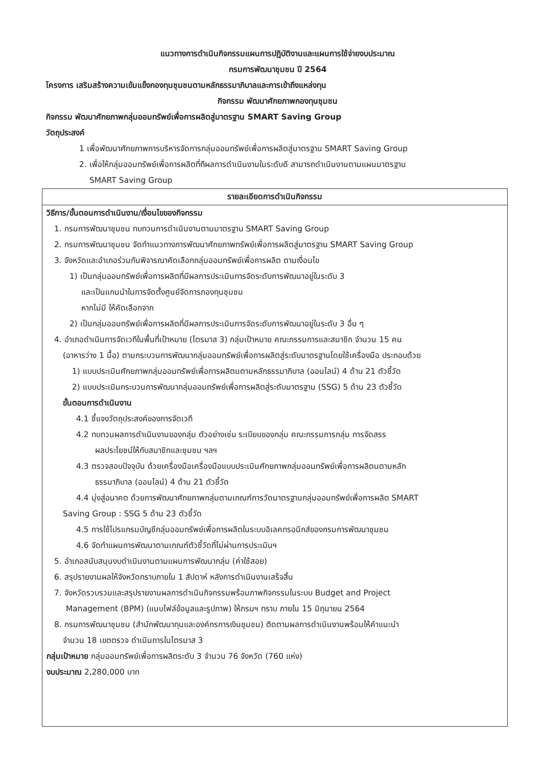แนวทางการดำเนินกิจกรรมแผนการปฏิบัติงานและแผนการใช้จ่ายงบประมาณ
กรมการพัฒนาชุมชน ปี 2564
โครงการ เสริมสร้างความเข้มแข็งกองทุนชุมชนตามหลักธรรมาภิบาลและการเข้าถึงแหล่งทุน
กิจกรรม พัฒนาศักยภาพกองทุนชุมชน
กิจกรรม พัฒนาศักยภาพกลุ่มออมทรัพย์เพื่อการผลิตสู่มาตรฐาน SMART Saving Group
วัตถุประสงค์
1 เพื่อพัฒนาศักยภาพการบริหารจัดการกลุ่มออมทรัพย์เพื่อการผลิตสู่มาตรฐาน SMART Saving Group
2. เพื่อให้กลุ่มออมทรัพย์เพื่อการผลิตที่ทีผลการดำเนินงานในระดับดี สามารถดำเนินงานตามแผนมาตรฐาน
SMART Saving Group
| รายละเอียดการดำเนินกิจกรรม |
| --- |
| วิธีการ/ขั้นตอนการดำเนินงาน/เงื่อนไขของกิจกรรม 1. กรมการพัฒนาชุมชน ทบทวนการดำเนินงานตามมาตรฐาน SMART Saving Group 2. กรมการพัฒนาชุมชน จัดทำแนวทางการพัฒนาศักยภาพทรัพย์เพื่อการผลิตสู่มาตรฐาน SMART Saving Group 3. จังหวัดและอำเภอร่วมกันพิจารณาคัดเลือกกลุ่มออมทรัพย์เพื่อการผลิต ตามเงื่อนไข 1) เป็นกลุ่มออมทรัพย์เพื่อการผลิตที่มีผลการประเมินการจัดระดับการพัฒนาอยู่ในระดับ 3 และเป็นแกนนำในการจัดตั้งศูนย์จัดการกองทุนชุมชน หากไม่มี ให้คัดเลือกจาก 2) เป็นกลุ่มออมทรัพย์เพื่อการผลิตที่มีผลการประเมินการจัดระดับการพัฒนาอยู่ในระดับ 3 อื่น ๆ 4. อำเภอดำเนินการจัดเวทีในพื้นที่เป้าหมาย (ไตรมาส 3) กลุ่มเป้าหมาย คณะกรรมการและสมาชิก จำนวน 15 คน (อาหารว่าง 1 มื้อ) ตามกระบวนการพัฒนากลุ่มออมทรัพย์เพื่อการผลิตสู่ระดับมาตรฐานโดยใช้เครื่องมือ ประกอบด้วย 1) แบบประเมินศักยภาพกลุ่มออมทรัพย์เพื่อการผลิตนตามหลักธรรมาภิบาล (ออนไลน์) 4 ด้าน 21 ตัวชี้วัด 2) แบบประเมินกระบวนการพัฒนากลุ่มออมทรัพย์เพื่อการผลิตสู่ระดับมาตรฐาน (SSG) 5 ด้าน 23 ตัวชี้วัด ขั้นตอนการดำเนินงาน 4.1 ชี้แจงวัตถุประสงค์ของการจัดเวที 4.2 ทบทวนผลการดำเนินงานของกลุ่ม ตัวอย่างเช่น ระเบียบของกลุ่ม คณะกรรมการกลุ่ม การจัดสรร ผลประโยชน์ให้กับสมาชิกและชุมชน ฯลฯ 4.3 ตรวจสอบปัจจุบัน ด้วยเครื่องมือเครื่องมือแบบประเมินศักยภาพกลุ่มออมทรัพย์เพื่อการผลิตนตามหลัก ธรรมาภิบาล (ออนไลน์) 4 ด้าน 21 ตัวชี้วัด 4.4 มุ่งสู่อนาคต ด้วยการพัฒนาศักยภาพกลุ่มตามเกณฑ์การวัดมาตรฐานกลุ่มออมทรัพย์เพื่อการผลิต SMART Saving Group : SSG 5 ด้าน 23 ตัวชี้วัด 4.5 การใช้โปรแกรมบัญชีกลุ่มออมทรัพย์เพื่อการผลิตในระบบอิเลคทรอนิกส์ของกรมการพัฒนาชุมชน 4.6 จัดทำแผนการพัฒนาตามเกณฑ์ตัวชี้วัดที่ไม่ผ่านการประเมินฯ 5. อำเภอสนับสนุนงบดำเนินงานตามแผนการพัฒนากลุ่ม (ค่าใช้สอย) 6. สรุปรายงานผลให้จังหวัดทราบภายใน 1 สัปดาห์ หลังการดำเนินงานเสร็จสิ้น 7. จังหวัดรวบรวมและสรุปรายงานผลการดำเนินกิจกรรมพร้อมภาพกิจกรรมในระบบ Budget and Project Management (BPM) (แนบไฟล์ข้อมูลและรูปภาพ) ให้กรมฯ ทราบ ภายใน 15 มิถุนายน 2564 8. กรมการพัฒนาชุมชน (สำนักพัฒนาทุนและองค์กรการเงินชุมชน) ติดตามผลการดำเนินงานพร้อมให้คำแนะนำ จำนวน 18 เขตตรวจ ดำเนินการในไตรมาส 3 กลุ่มเป้าหมาย กลุ่มออมทรัพย์เพื่อการผลิตระดับ 3 จำนวน 76 จังหวัด (760 แห่ง) งบประมาณ 2,280,000 บาท |